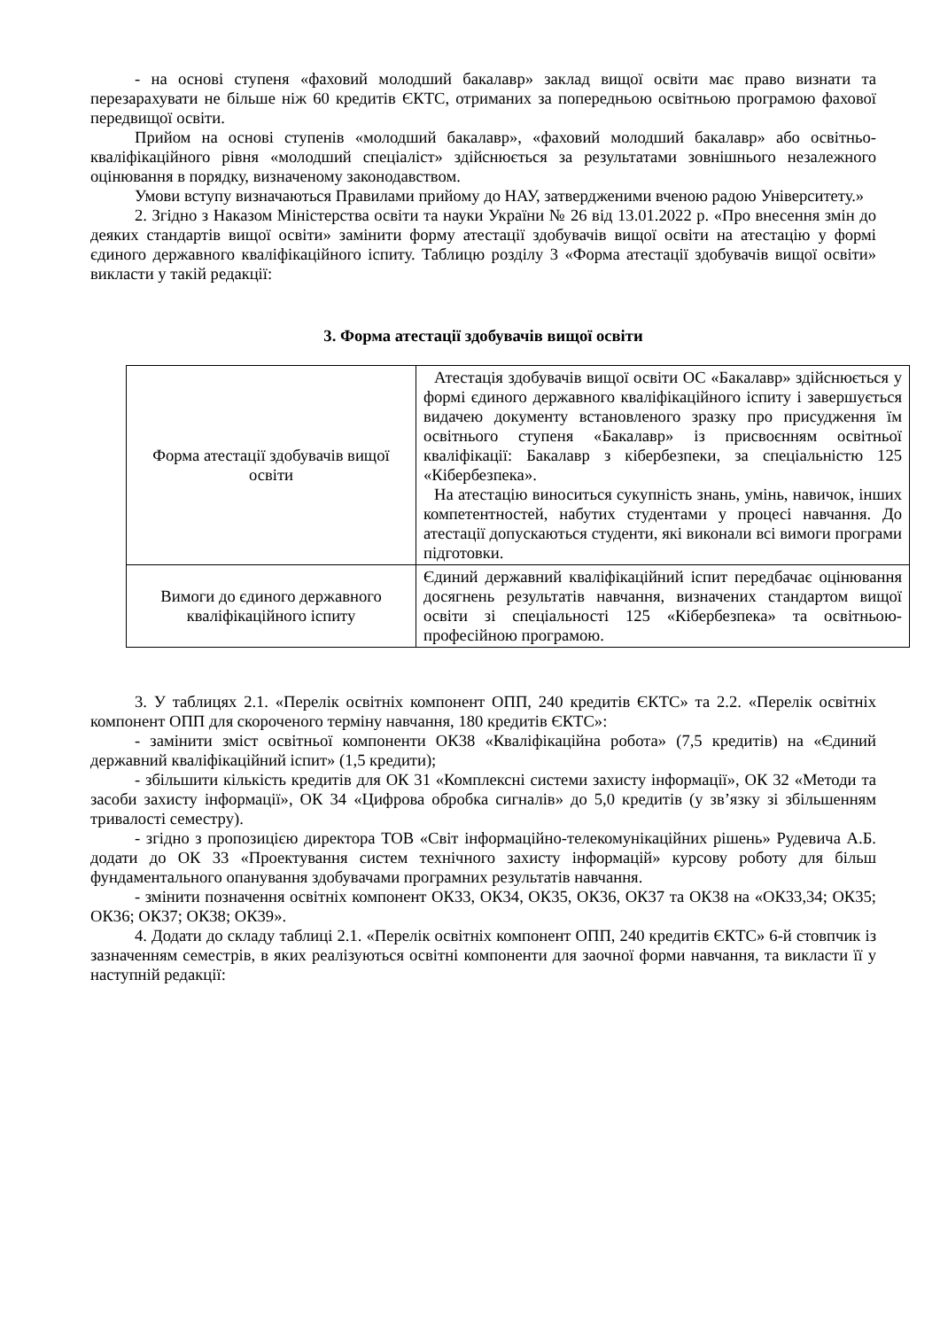- на основі ступеня «фаховий молодший бакалавр» заклад вищої освіти має право визнати та перезарахувати не більше ніж 60 кредитів ЄКТС, отриманих за попередньою освітньою програмою фахової передвищої освіти.
Прийом на основі ступенів «молодший бакалавр», «фаховий молодший бакалавр» або освітньо-кваліфікаційного рівня «молодший спеціаліст» здійснюється за результатами зовнішнього незалежного оцінювання в порядку, визначеному законодавством.
Умови вступу визначаються Правилами прийому до НАУ, затвердженими вченою радою Університету.»
2. Згідно з Наказом Міністерства освіти та науки України № 26 від 13.01.2022 р. «Про внесення змін до деяких стандартів вищої освіти» замінити форму атестації здобувачів вищої освіти на атестацію у формі єдиного державного кваліфікаційного іспиту. Таблицю розділу 3 «Форма атестації здобувачів вищої освіти» викласти у такій редакції:
3. Форма атестації здобувачів вищої освіти
| Форма атестації здобувачів вищої освіти | Атестація здобувачів вищої освіти ОС «Бакалавр» здійснюється у формі єдиного державного кваліфікаційного іспиту і завершується видачею документу встановленого зразку про присудження їм освітнього ступеня «Бакалавр» із присвоєнням освітньої кваліфікації: Бакалавр з кібербезпеки, за спеціальністю 125 «Кібербезпека». На атестацію виноситься сукупність знань, умінь, навичок, інших компетентностей, набутих студентами у процесі навчання. До атестації допускаються студенти, які виконали всі вимоги програми підготовки. |
| Вимоги до єдиного державного кваліфікаційного іспиту | Єдиний державний кваліфікаційний іспит передбачає оцінювання досягнень результатів навчання, визначених стандартом вищої освіти зі спеціальності 125 «Кібербезпека» та освітньою-професійною програмою. |
3. У таблицях 2.1. «Перелік освітніх компонент ОПП, 240 кредитів ЄКТС» та 2.2. «Перелік освітніх компонент ОПП для скороченого терміну навчання, 180 кредитів ЄКТС»:
- замінити зміст освітньої компоненти ОК38 «Кваліфікаційна робота» (7,5 кредитів) на «Єдиний державний кваліфікаційний іспит» (1,5 кредити);
- збільшити кількість кредитів для ОК 31 «Комплексні системи захисту інформації», ОК 32 «Методи та засоби захисту інформації», ОК 34 «Цифрова обробка сигналів» до 5,0 кредитів (у зв’язку зі збільшенням тривалості семестру).
- згідно з пропозицією директора ТОВ «Світ інформаційно-телекомунікаційних рішень» Рудевича А.Б. додати до ОК 33 «Проектування систем технічного захисту інформацій» курсову роботу для більш фундаментального опанування здобувачами програмних результатів навчання.
- змінити позначення освітніх компонент ОК33, ОК34, ОК35, ОК36, ОК37 та ОК38 на «ОК33,34; ОК35; ОК36; ОК37; ОК38; ОК39».
4. Додати до складу таблиці 2.1. «Перелік освітніх компонент ОПП, 240 кредитів ЄКТС» 6-й стовпчик із зазначенням семестрів, в яких реалізуються освітні компоненти для заочної форми навчання, та викласти її у наступній редакції: